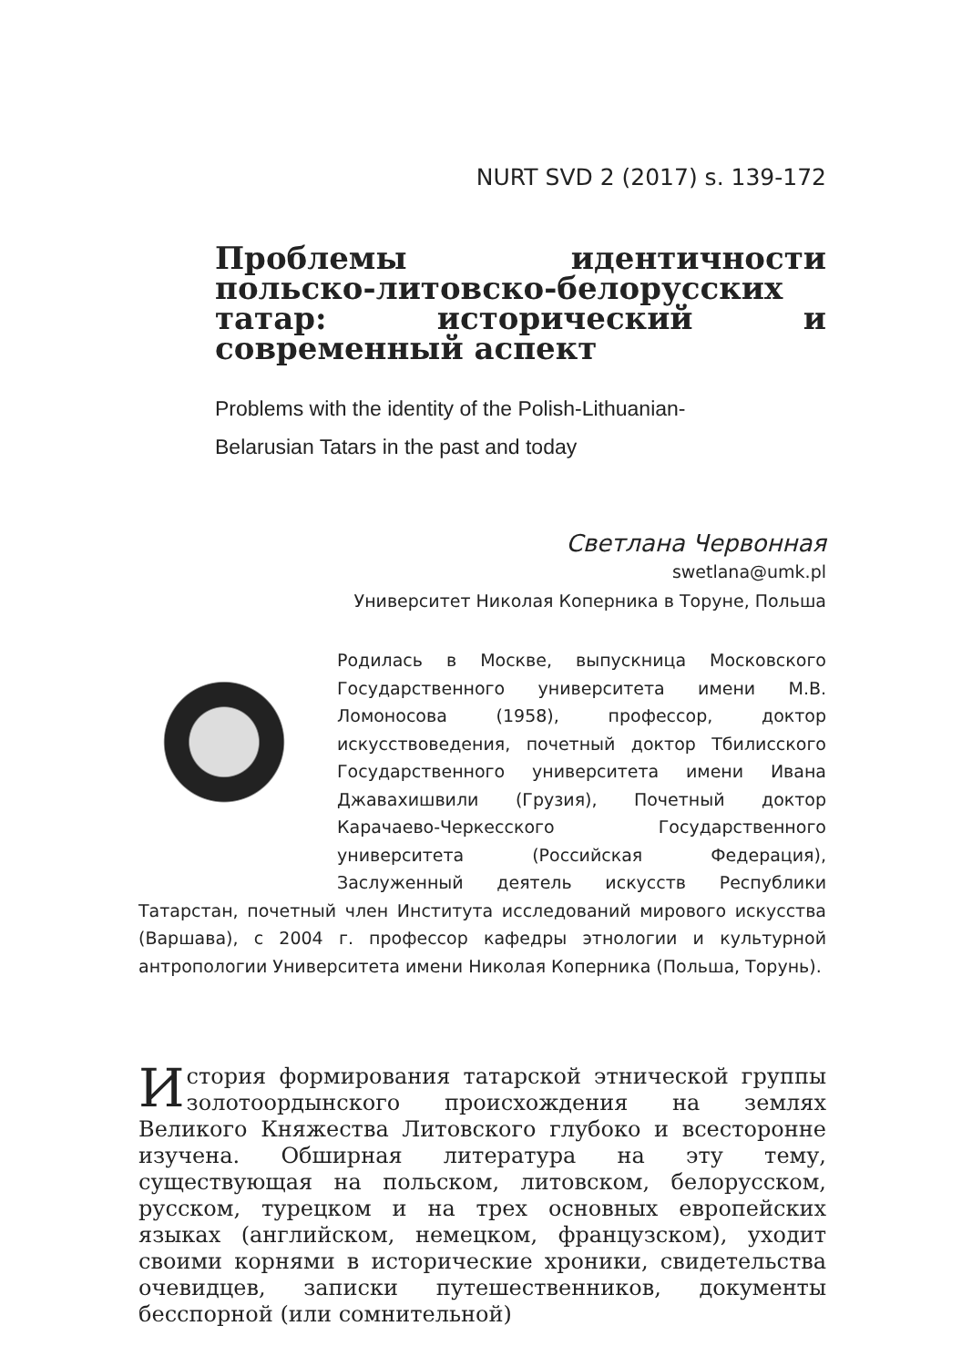NURT SVD 2 (2017) s. 139-172
Проблемы идентичности польско-литовско-белорусских татар: исторический и современный аспект
Problems with the identity of the Polish-Lithuanian-
Belarusian Tatars in the past and today
Светлана Червонная
swetlana@umk.pl
Университет Николая Коперника в Торуне, Польша
Родилась в Москве, выпускница Московского Государственного университета имени М.В. Ломоносова (1958), профессор, доктор искусствоведения, почетный доктор Тбилисского Государственного университета имени Ивана Джавахишвили (Грузия), Почетный доктор Карачаево-Черкесского Государственного университета (Российская Федерация), Заслуженный деятель искусств Республики Татарстан, почетный член Института исследований мирового искусства (Варшава), с 2004 г. профессор кафедры этнологии и культурной антропологии Университета имени Николая Коперника (Польша, Торунь).
История формирования татарской этнической группы золотоордынского происхождения на землях Великого Княжества Литовского глубоко и всесторонне изучена. Обширная литература на эту тему, существующая на польском, литовском, белорусском, русском, турецком и на трех основных европейских языках (английском, немецком, французском), уходит своими корнями в исторические хроники, свидетельства очевидцев, записки путешественников, документы бесспорной (или сомнительной)